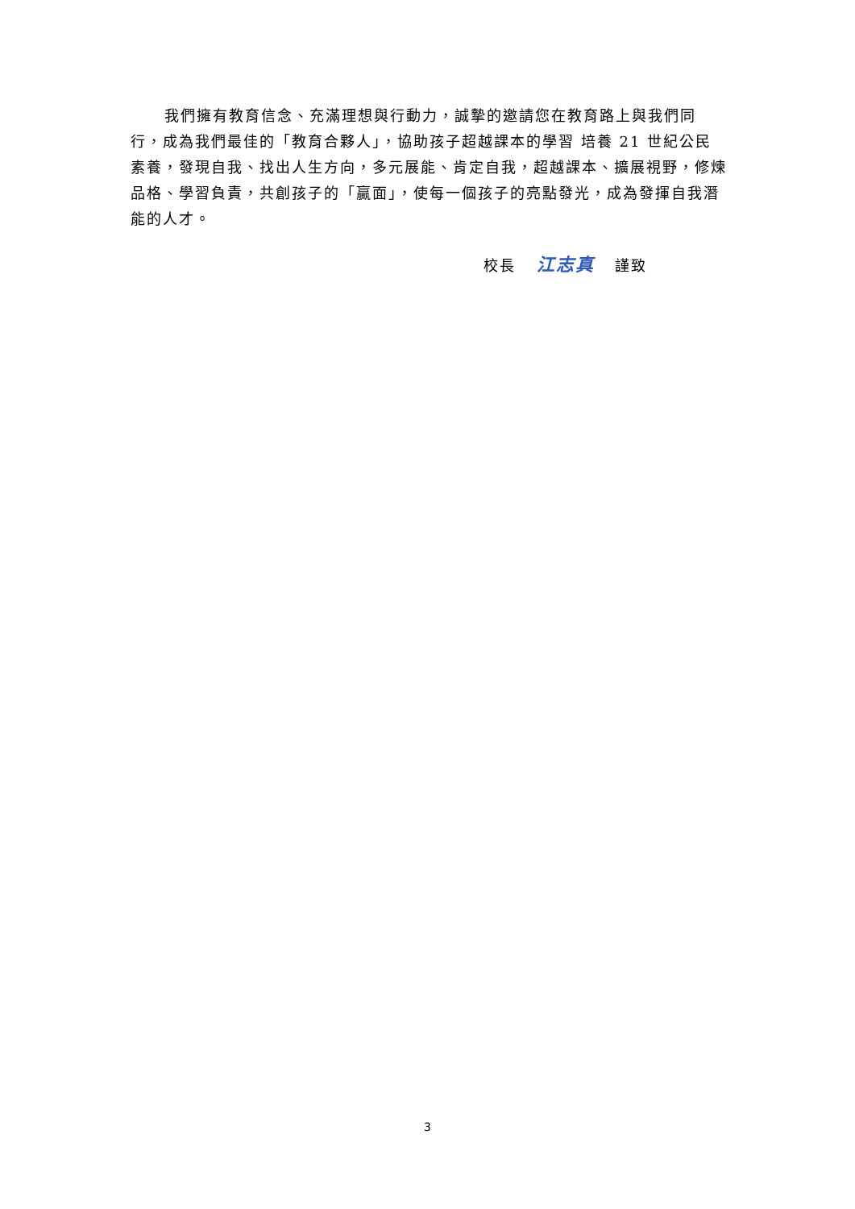我們擁有教育信念、充滿理想與行動力，誠摯的邀請您在教育路上與我們同行，成為我們最佳的「教育合夥人」，協助孩子超越課本的學習 培養 21 世紀公民素養，發現自我、找出人生方向，多元展能、肯定自我，超越課本、擴展視野，修煉品格、學習負責，共創孩子的「贏面」，使每一個孩子的亮點發光，成為發揮自我潛能的人才。
校長 江志真 謹致
3